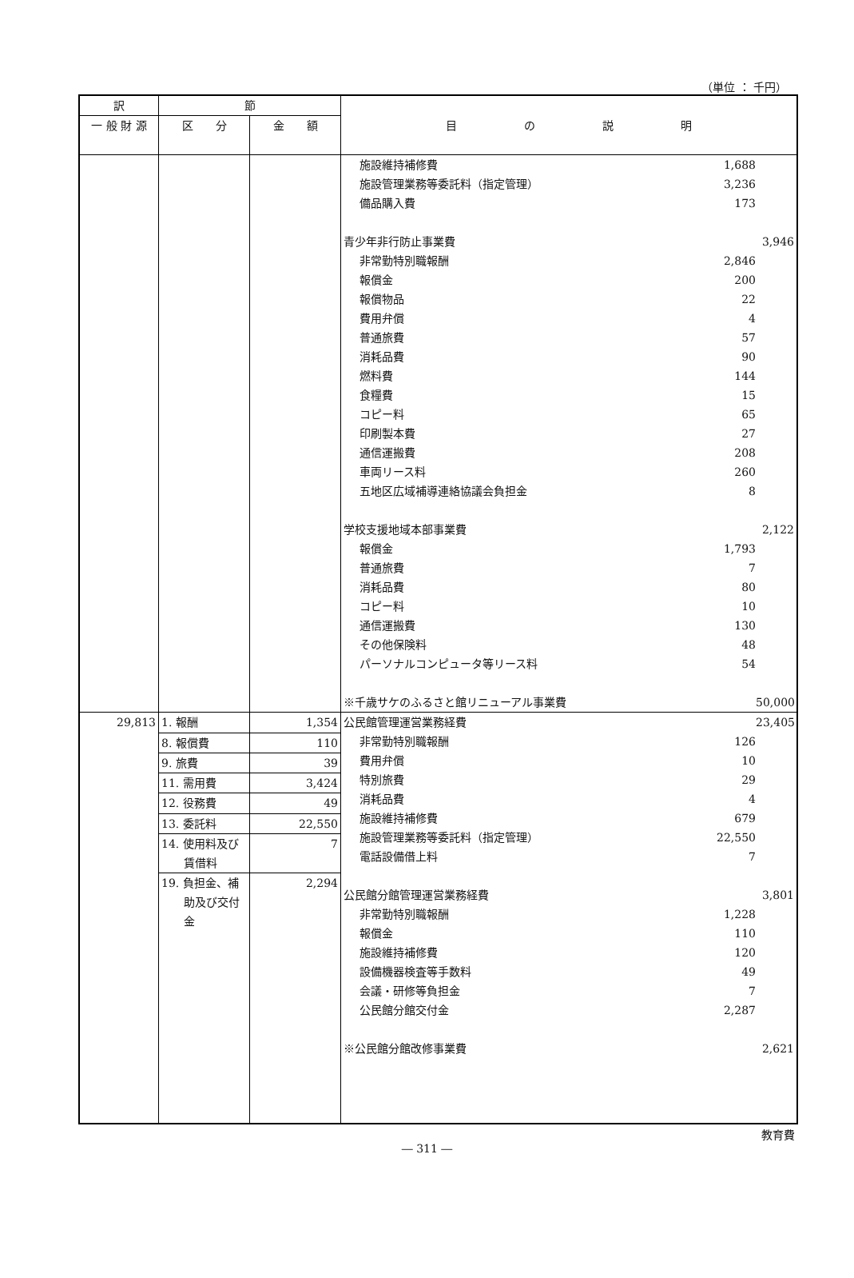（単位 ： 千円）
| 訳 | 節 | | 目 の 説 明 |
| --- | --- | --- | --- |
| 一 般 財 源 | 区 分 | 金 額 | |
| | | | 施設維持補修費 1,688 施設管理業務等委託料（指定管理） 3,236 備品購入費 173 青少年非行防止事業費 3,946 非常勤特別職報酬 2,846 報償金 200 報償物品 22 費用弁償 4 普通旅費 57 消耗品費 90 燃料費 144 食糧費 15 コピー料 65 印刷製本費 27 通信運搬費 208 車両リース料 260 五地区広域補導連絡協議会負担金 8 学校支援地域本部事業費 2,122 報償金 1,793 普通旅費 7 消耗品費 80 コピー料 10 通信運搬費 130 その他保険料 48 パーソナルコンピュータ等リース料 54 ※千歳サケのふるさと館リニューアル事業費 50,000 |
| 29,813 | 1. 報酬 | 1,354 | 公民館管理運営業務経費 23,405 非常勤特別職報酬 126 費用弁償 10 特別旅費 29 消耗品費 4 施設維持補修費 679 施設管理業務等委託料（指定管理） 22,550 電話設備借上料 7 公民館分館管理運営業務経費 3,801 非常勤特別職報酬 1,228 報償金 110 施設維持補修費 120 設備機器検査等手数料 49 会議・研修等負担金 7 公民館分館交付金 2,287 ※公民館分館改修事業費 2,621 |
| | 8. 報償費 | 110 | |
| | 9. 旅費 | 39 | |
| | 11. 需用費 | 3,424 | |
| | 12. 役務費 | 49 | |
| | 13. 委託料 | 22,550 | |
| | 14. 使用料及び 賃借料 | 7 | |
| | 19. 負担金、補 助及び交付 金 | 2,294 | |
教育費
― 311 ―